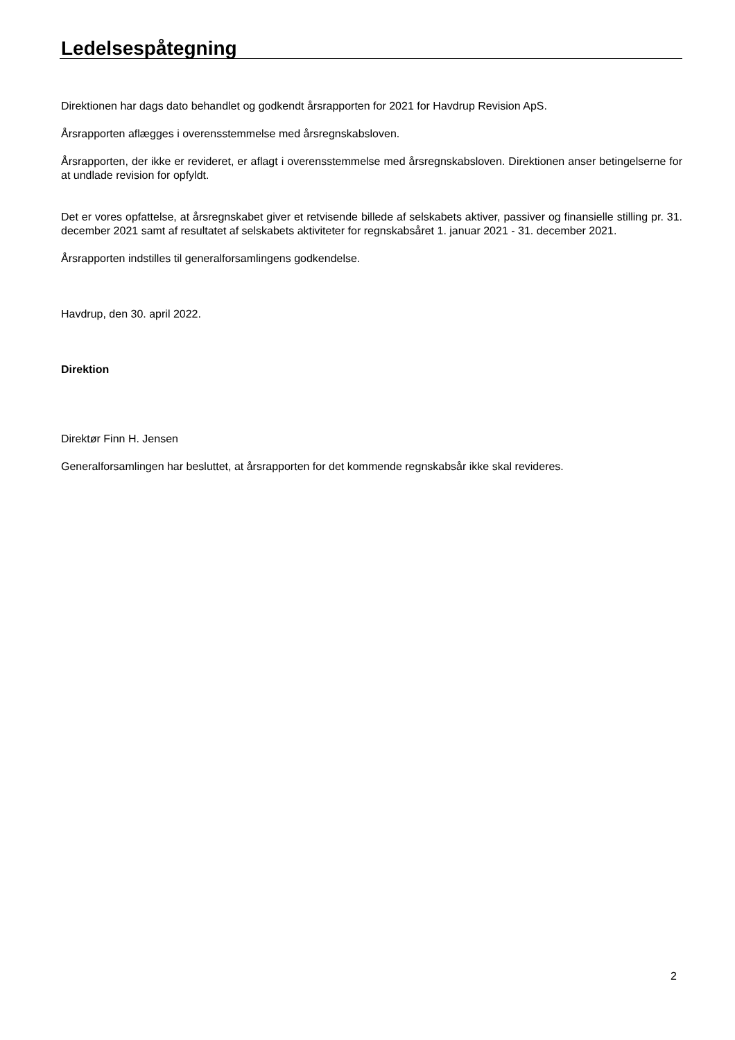Ledelsespåtegning
Direktionen har dags dato behandlet og godkendt årsrapporten for 2021 for Havdrup Revision ApS.
Årsrapporten aflægges i overensstemmelse med årsregnskabsloven.
Årsrapporten, der ikke er revideret, er aflagt i overensstemmelse med årsregnskabsloven. Direktionen anser betingelserne for at undlade revision for opfyldt.
Det er vores opfattelse, at årsregnskabet giver et retvisende billede af selskabets aktiver, passiver og finansielle stilling pr. 31. december 2021 samt af resultatet af selskabets aktiviteter for regnskabsåret 1. januar 2021 - 31. december 2021.
Årsrapporten indstilles til generalforsamlingens godkendelse.
Havdrup, den 30. april 2022.
Direktion
Direktør Finn H. Jensen
Generalforsamlingen har besluttet, at årsrapporten for det kommende regnskabsår ikke skal revideres.
2